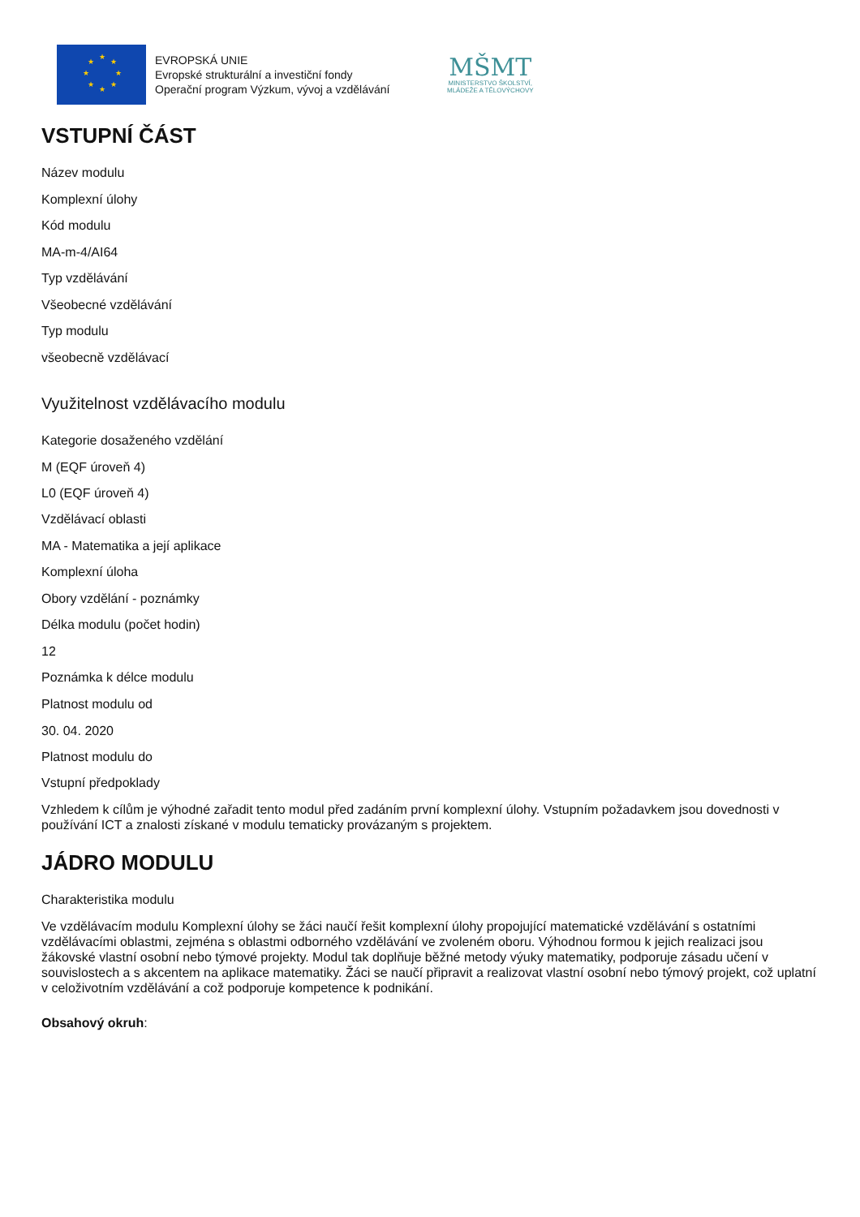★
★
★
★
★
★
★
★
EVROPSKÁ UNIE
Evropské strukturální a investiční fondy
Operační program Výzkum, vývoj a vzdělávání
MŠMT
MINISTERSTVO ŠKOLSTVÍ,
MLÁDEŽE A TĚLOVÝCHOVY
VSTUPNÍ ČÁST
Název modulu
Komplexní úlohy
Kód modulu
MA-m-4/AI64
Typ vzdělávání
Všeobecné vzdělávání
Typ modulu
všeobecně vzdělávací
Využitelnost vzdělávacího modulu
Kategorie dosaženého vzdělání
M (EQF úroveň 4)
L0 (EQF úroveň 4)
Vzdělávací oblasti
MA - Matematika a její aplikace
Komplexní úloha
Obory vzdělání - poznámky
Délka modulu (počet hodin)
12
Poznámka k délce modulu
Platnost modulu od
30. 04. 2020
Platnost modulu do
Vstupní předpoklady
Vzhledem k cílům je výhodné zařadit tento modul před zadáním první komplexní úlohy. Vstupním požadavkem jsou dovednosti v používání ICT a znalosti získané v modulu tematicky provázaným s projektem.
JÁDRO MODULU
Charakteristika modulu
Ve vzdělávacím modulu Komplexní úlohy se žáci naučí řešit komplexní úlohy propojující matematické vzdělávání s ostatními vzdělávacími oblastmi, zejména s oblastmi odborného vzdělávání ve zvoleném oboru. Výhodnou formou k jejich realizaci jsou žákovské vlastní osobní nebo týmové projekty. Modul tak doplňuje běžné metody výuky matematiky, podporuje zásadu učení v souvislostech a s akcentem na aplikace matematiky. Žáci se naučí připravit a realizovat vlastní osobní nebo týmový projekt, což uplatní v celoživotním vzdělávání a což podporuje kompetence k podnikání.
Obsahový okruh: